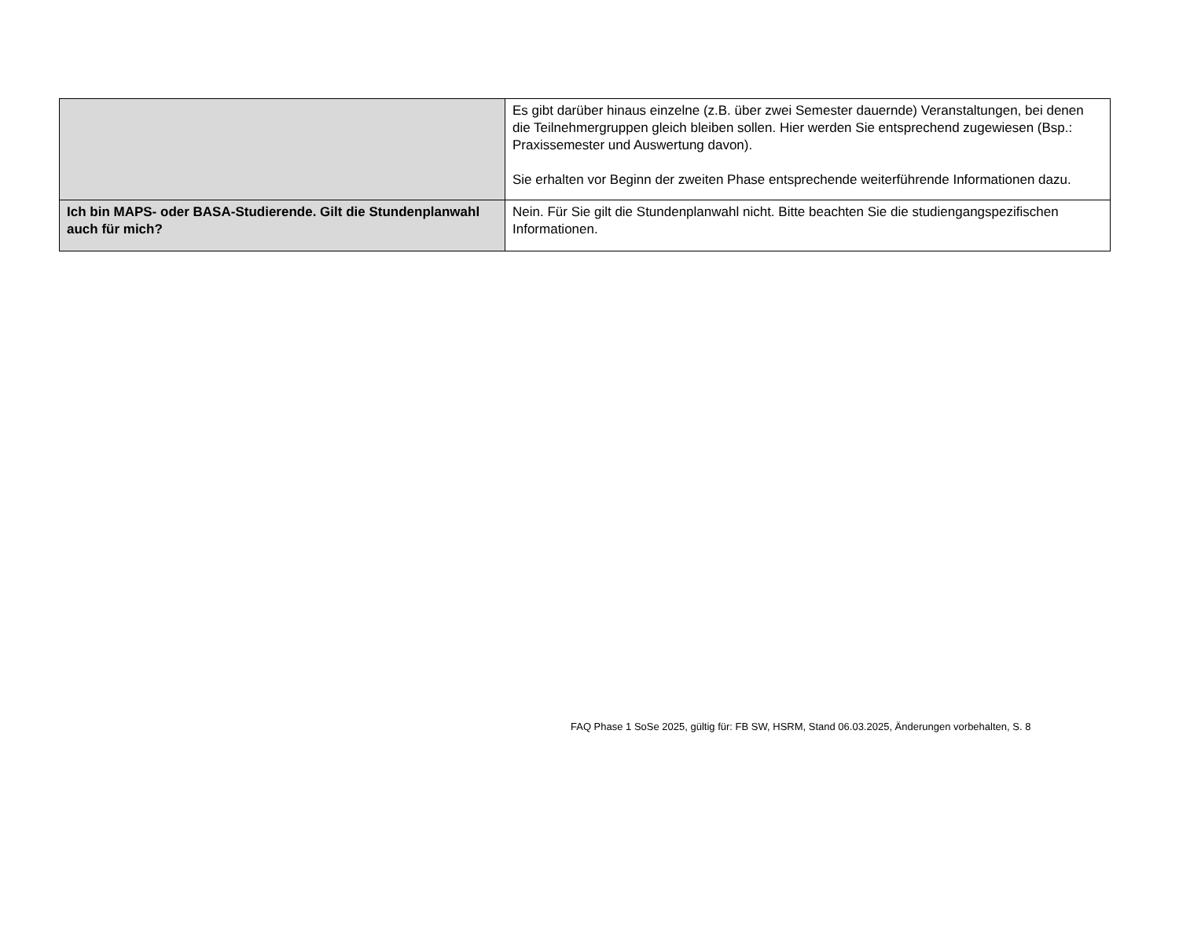| | Es gibt darüber hinaus einzelne (z.B. über zwei Semester dauernde) Veranstaltungen, bei denen die Teilnehmergruppen gleich bleiben sollen. Hier werden Sie entsprechend zugewiesen (Bsp.: Praxissemester und Auswertung davon). Sie erhalten vor Beginn der zweiten Phase entsprechende weiterführende Informationen dazu. |
| Ich bin MAPS- oder BASA-Studierende. Gilt die Stundenplanwahl auch für mich? | Nein. Für Sie gilt die Stundenplanwahl nicht. Bitte beachten Sie die studiengangspezifischen Informationen. |
FAQ Phase 1 SoSe 2025, gültig für: FB SW, HSRM, Stand 06.03.2025, Änderungen vorbehalten, S. 8